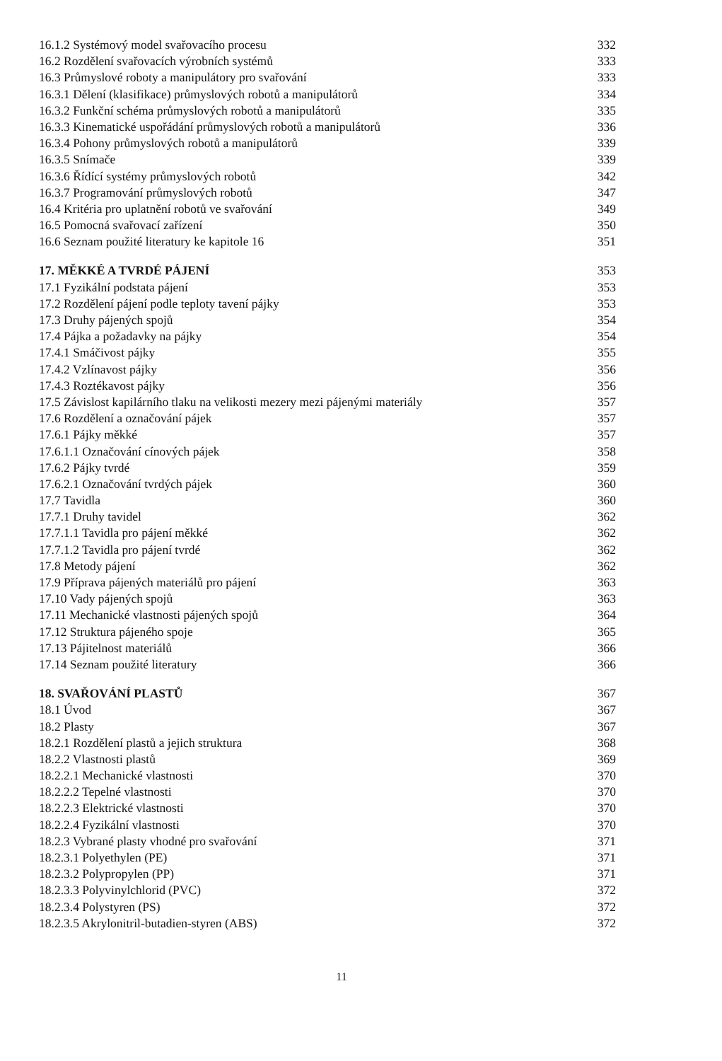16.1.2 Systémový model svařovacího procesu 332
16.2 Rozdělení svařovacích výrobních systémů 333
16.3 Průmyslové roboty a manipulátory pro svařování 333
16.3.1 Dělení (klasifikace) průmyslových robotů a manipulátorů 334
16.3.2 Funkční schéma průmyslových robotů a manipulátorů 335
16.3.3 Kinematické uspořádání průmyslových robotů a manipulátorů 336
16.3.4 Pohony průmyslových robotů a manipulátorů 339
16.3.5 Snímače 339
16.3.6 Řídící systémy průmyslových robotů 342
16.3.7 Programování průmyslových robotů 347
16.4 Kritéria pro uplatnění robotů ve svařování 349
16.5 Pomocná svařovací zařízení 350
16.6 Seznam použité literatury ke kapitole 16 351
17. MĚKKÉ A TVRDÉ PÁJENÍ 353
17.1 Fyzikální podstata pájení 353
17.2 Rozdělení pájení podle teploty tavení pájky 353
17.3 Druhy pájených spojů 354
17.4 Pájka a požadavky na pájky 354
17.4.1 Smáčivost pájky 355
17.4.2 Vzlínavost pájky 356
17.4.3 Roztékavost pájky 356
17.5 Závislost kapilárního tlaku na velikosti mezery mezi pájenými materiály 357
17.6 Rozdělení a označování pájek 357
17.6.1 Pájky měkké 357
17.6.1.1 Označování cínových pájek 358
17.6.2 Pájky tvrdé 359
17.6.2.1 Označování tvrdých pájek 360
17.7 Tavidla 360
17.7.1 Druhy tavidel 362
17.7.1.1 Tavidla pro pájení měkké 362
17.7.1.2 Tavidla pro pájení tvrdé 362
17.8 Metody pájení 362
17.9 Příprava pájených materiálů pro pájení 363
17.10 Vady pájených spojů 363
17.11 Mechanické vlastnosti pájených spojů 364
17.12 Struktura pájeného spoje 365
17.13 Pájitelnost materiálů 366
17.14 Seznam použité literatury 366
18. SVAŘOVÁNÍ PLASTŮ 367
18.1 Úvod 367
18.2 Plasty 367
18.2.1 Rozdělení plastů a jejich struktura 368
18.2.2 Vlastnosti plastů 369
18.2.2.1 Mechanické vlastnosti 370
18.2.2.2 Tepelné vlastnosti 370
18.2.2.3 Elektrické vlastnosti 370
18.2.2.4 Fyzikální vlastnosti 370
18.2.3 Vybrané plasty vhodné pro svařování 371
18.2.3.1 Polyethylen (PE) 371
18.2.3.2 Polypropylen (PP) 371
18.2.3.3 Polyvinylchlorid (PVC) 372
18.2.3.4 Polystyren (PS) 372
18.2.3.5 Akrylonitril-butadien-styren (ABS) 372
11